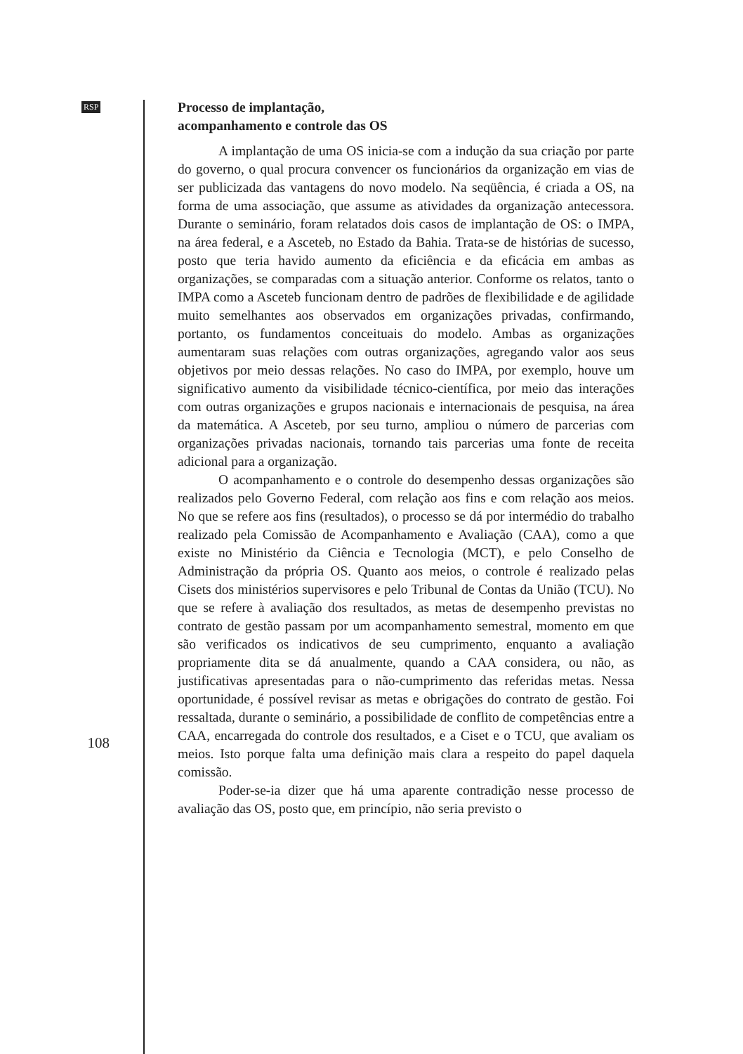RSP
Processo de implantação,
acompanhamento e controle das OS
A implantação de uma OS inicia-se com a indução da sua criação por parte do governo, o qual procura convencer os funcionários da organização em vias de ser publicizada das vantagens do novo modelo. Na seqüência, é criada a OS, na forma de uma associação, que assume as atividades da organização antecessora. Durante o seminário, foram relatados dois casos de implantação de OS: o IMPA, na área federal, e a Asceteb, no Estado da Bahia. Trata-se de histórias de sucesso, posto que teria havido aumento da eficiência e da eficácia em ambas as organizações, se comparadas com a situação anterior. Conforme os relatos, tanto o IMPA como a Asceteb funcionam dentro de padrões de flexibilidade e de agilidade muito semelhantes aos observados em organizações privadas, confirmando, portanto, os fundamentos conceituais do modelo. Ambas as organizações aumentaram suas relações com outras organizações, agregando valor aos seus objetivos por meio dessas relações. No caso do IMPA, por exemplo, houve um significativo aumento da visibilidade técnico-científica, por meio das interações com outras organizações e grupos nacionais e internacionais de pesquisa, na área da matemática. A Asceteb, por seu turno, ampliou o número de parcerias com organizações privadas nacionais, tornando tais parcerias uma fonte de receita adicional para a organização.
O acompanhamento e o controle do desempenho dessas organizações são realizados pelo Governo Federal, com relação aos fins e com relação aos meios. No que se refere aos fins (resultados), o processo se dá por intermédio do trabalho realizado pela Comissão de Acompanhamento e Avaliação (CAA), como a que existe no Ministério da Ciência e Tecnologia (MCT), e pelo Conselho de Administração da própria OS. Quanto aos meios, o controle é realizado pelas Cisets dos ministérios supervisores e pelo Tribunal de Contas da União (TCU). No que se refere à avaliação dos resultados, as metas de desempenho previstas no contrato de gestão passam por um acompanhamento semestral, momento em que são verificados os indicativos de seu cumprimento, enquanto a avaliação propriamente dita se dá anualmente, quando a CAA considera, ou não, as justificativas apresentadas para o não-cumprimento das referidas metas. Nessa oportunidade, é possível revisar as metas e obrigações do contrato de gestão. Foi ressaltada, durante o seminário, a possibilidade de conflito de competências entre a CAA, encarregada do controle dos resultados, e a Ciset e o TCU, que avaliam os meios. Isto porque falta uma definição mais clara a respeito do papel daquela comissão.
Poder-se-ia dizer que há uma aparente contradição nesse processo de avaliação das OS, posto que, em princípio, não seria previsto o
108